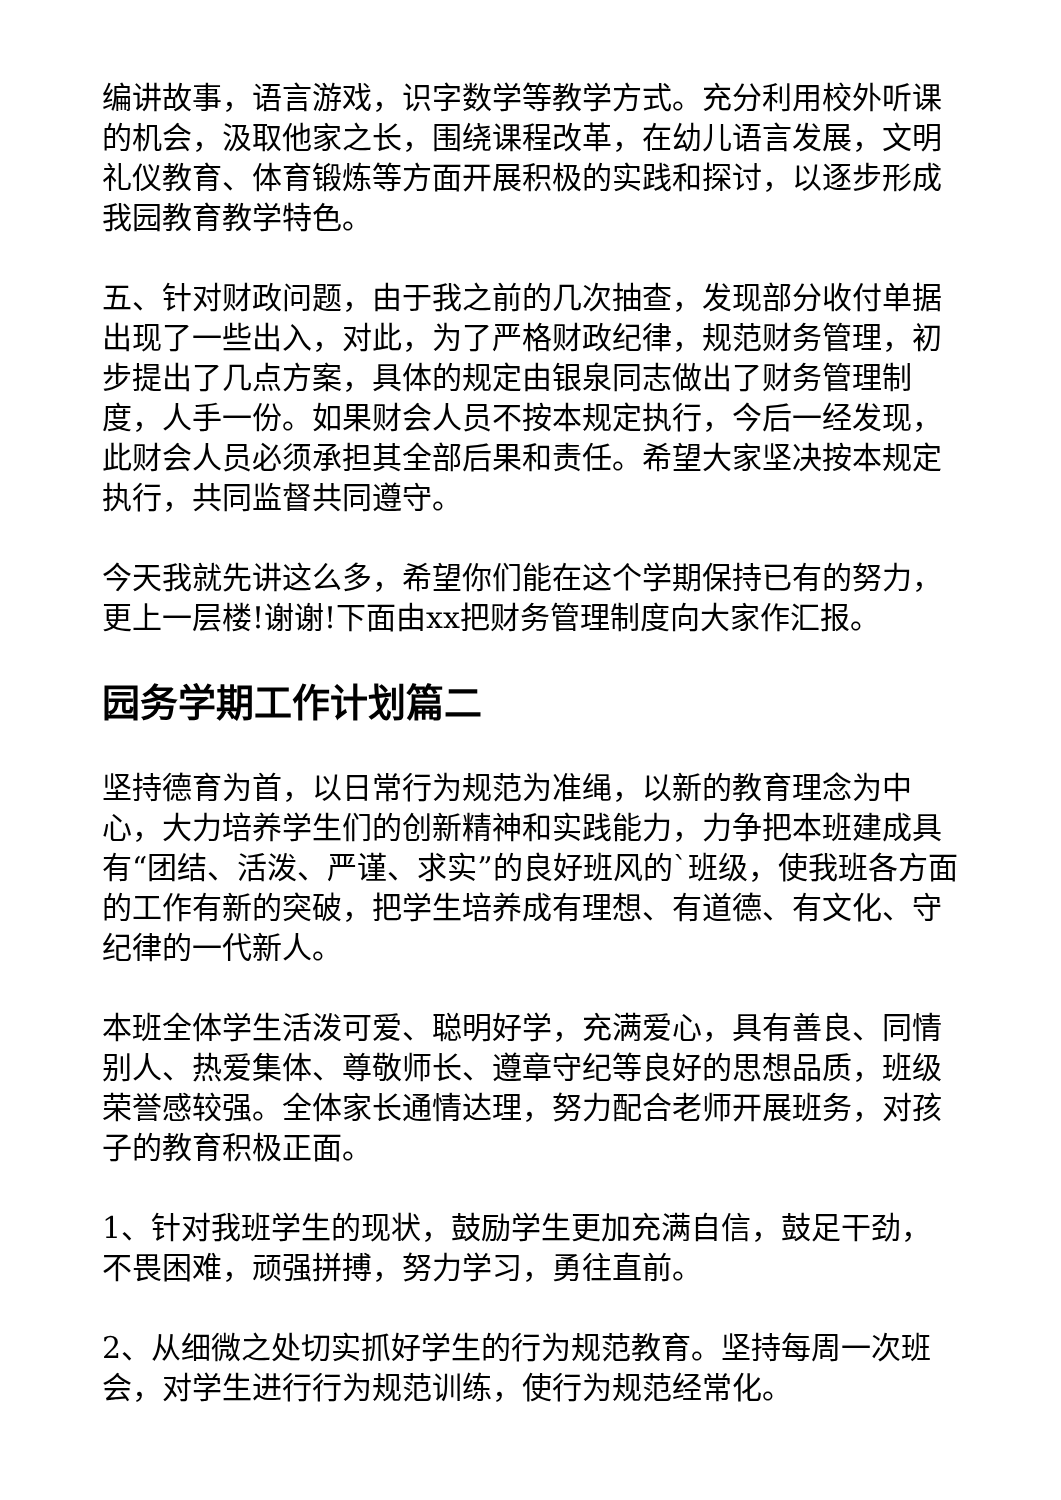编讲故事，语言游戏，识字数学等教学方式。充分利用校外听课的机会，汲取他家之长，围绕课程改革，在幼儿语言发展，文明礼仪教育、体育锻炼等方面开展积极的实践和探讨，以逐步形成我园教育教学特色。
五、针对财政问题，由于我之前的几次抽查，发现部分收付单据出现了一些出入，对此，为了严格财政纪律，规范财务管理，初步提出了几点方案，具体的规定由银泉同志做出了财务管理制度，人手一份。如果财会人员不按本规定执行，今后一经发现，此财会人员必须承担其全部后果和责任。希望大家坚决按本规定执行，共同监督共同遵守。
今天我就先讲这么多，希望你们能在这个学期保持已有的努力，更上一层楼!谢谢!下面由xx把财务管理制度向大家作汇报。
园务学期工作计划篇二
坚持德育为首，以日常行为规范为准绳，以新的教育理念为中心，大力培养学生们的创新精神和实践能力，力争把本班建成具有“团结、活泼、严谨、求实”的良好班风的`班级，使我班各方面的工作有新的突破，把学生培养成有理想、有道德、有文化、守纪律的一代新人。
本班全体学生活泼可爱、聪明好学，充满爱心，具有善良、同情别人、热爱集体、尊敬师长、遵章守纪等良好的思想品质，班级荣誉感较强。全体家长通情达理，努力配合老师开展班务，对孩子的教育积极正面。
1、针对我班学生的现状，鼓励学生更加充满自信，鼓足干劲，不畏困难，顽强拼搏，努力学习，勇往直前。
2、从细微之处切实抓好学生的行为规范教育。坚持每周一次班会，对学生进行行为规范训练，使行为规范经常化。